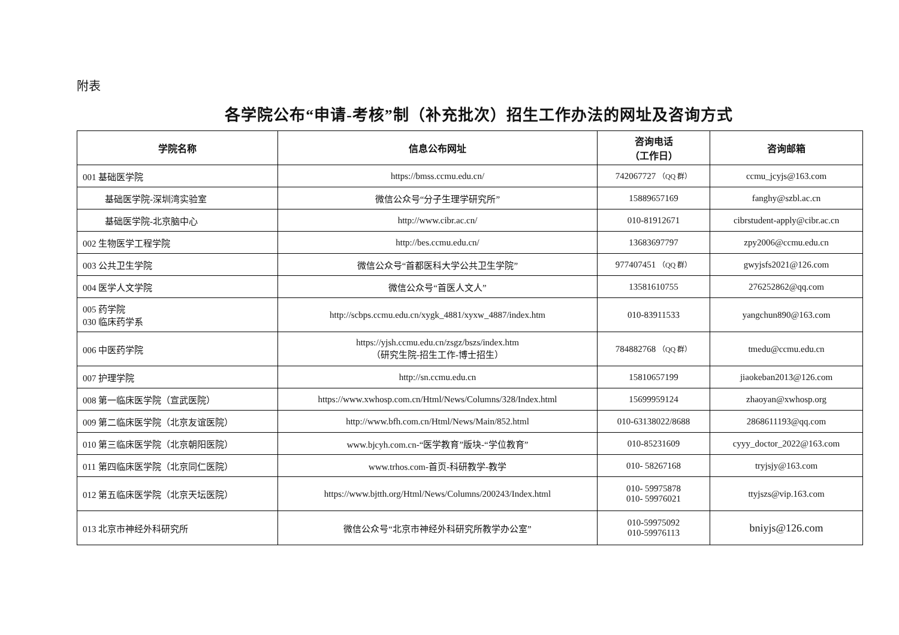附表
各学院公布“申请-考核”制（补充批次）招生工作办法的网址及咨询方式
| 学院名称 | 信息公布网址 | 咨询电话 （工作日） | 咨询邮箱 |
| --- | --- | --- | --- |
| 001 基础医学院 | https://bmss.ccmu.edu.cn/ | 742067727 （QQ 群） | ccmu_jcyjs@163.com |
| 基础医学院-深圳湾实验室 | 微信公众号“分子生理学研究所” | 15889657169 | fanghy@szbl.ac.cn |
| 基础医学院-北京脑中心 | http://www.cibr.ac.cn/ | 010-81912671 | cibrstudent-apply@cibr.ac.cn |
| 002 生物医学工程学院 | http://bes.ccmu.edu.cn/ | 13683697797 | zpy2006@ccmu.edu.cn |
| 003 公共卫生学院 | 微信公众号“首都医科大学公共卫生学院” | 977407451 （QQ 群） | gwyjsfs2021@126.com |
| 004 医学人文学院 | 微信公众号“首医人文人” | 13581610755 | 276252862@qq.com |
| 005 药学院 030 临床药学系 | http://scbps.ccmu.edu.cn/xygk_4881/xyxw_4887/index.htm | 010-83911533 | yangchun890@163.com |
| 006 中医药学院 | https://yjsh.ccmu.edu.cn/zsgz/bszs/index.htm （研究生院-招生工作-博士招生） | 784882768 （QQ 群） | tmedu@ccmu.edu.cn |
| 007 护理学院 | http://sn.ccmu.edu.cn | 15810657199 | jiaokeban2013@126.com |
| 008 第一临床医学院（宣武医院） | https://www.xwhosp.com.cn/Html/News/Columns/328/Index.html | 15699959124 | zhaoyan@xwhosp.org |
| 009 第二临床医学院（北京友谊医院） | http://www.bfh.com.cn/Html/News/Main/852.html | 010-63138022/8688 | 2868611193@qq.com |
| 010 第三临床医学院（北京朝阳医院） | www.bjcyh.com.cn-“医学教育”版块-“学位教育” | 010-85231609 | cyyy_doctor_2022@163.com |
| 011 第四临床医学院（北京同仁医院） | www.trhos.com-首页-科研教学-教学 | 010- 58267168 | tryjsjy@163.com |
| 012 第五临床医学院（北京天坛医院） | https://www.bjtth.org/Html/News/Columns/200243/Index.html | 010- 59975878 010- 59976021 | ttyjszs@vip.163.com |
| 013 北京市神经外科研究所 | 微信公众号“北京市神经外科研究所教学办公室” | 010-59975092 010-59976113 | bniyjs@126.com |